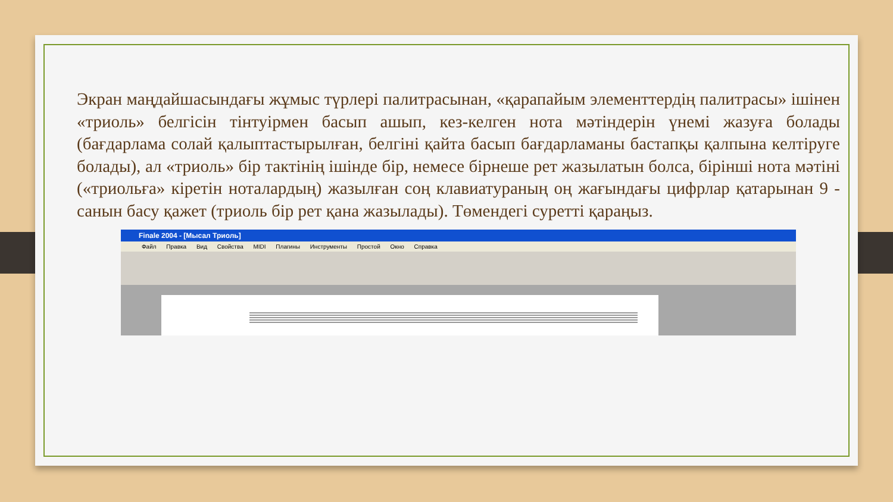Экран маңдайшасындағы жұмыс түрлері палитрасынан, «қарапайым элементтердің палитрасы» ішінен «триоль» белгісін тінтуірмен басып ашып, кез-келген нота мәтіндерін үнемі жазуға болады (бағдарлама солай қалыптастырылған, белгіні қайта басып бағдарламаны бастапқы қалпына келтіруге болады), ал «триоль» бір тактінің ішінде бір, немесе бірнеше рет жазылатын болса, бірінші нота мәтіні («триольға» кіретін ноталардың) жазылған соң клавиатураның оң жағындағы цифрлар қатарынан 9 - санын басу қажет (триоль бір рет қана жазылады). Төмендегі суретті қараңыз.
Finale 2004 - [Мысал Триоль]
Файл Правка Вид Свойства MIDI Плагины Инструменты Простой Окно Справка